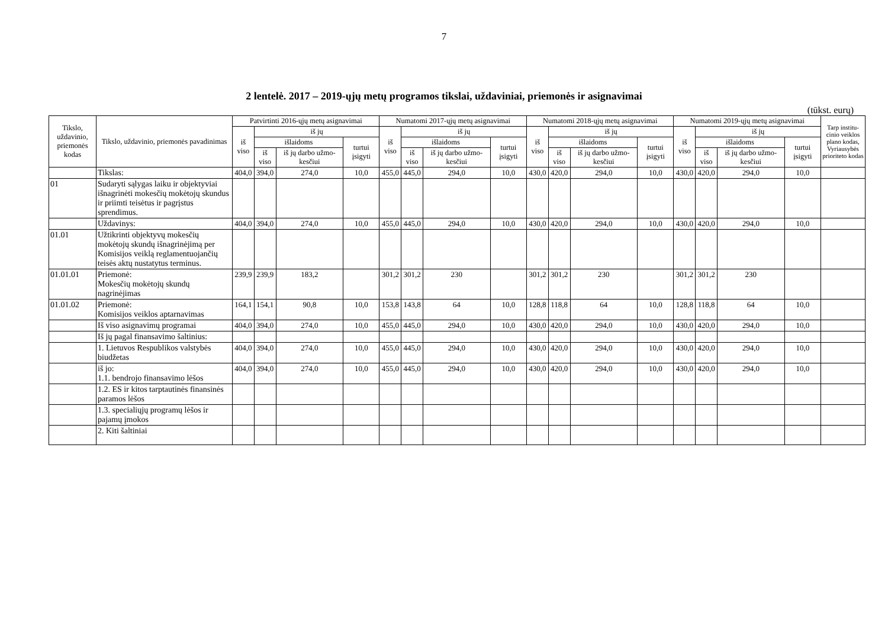7
2 lentelė. 2017 – 2019-ųjų metų programos tikslai, uždaviniai, priemonės ir asignavimai
(tūkst. eurų)
| Tikslo, uždavinio, priemonės kodas | Tikslo, uždavinio, priemonės pavadinimas | Patvirtinti 2016-ųjų metų asignavimai | | | | Numatomi 2017-ųjų metų asignavimai | | | | Numatomi 2018-ųjų metų asignavimai | | | | Numatomi 2019-ųjų metų asignavimai | | | | Tarp institu-cinio veiklos plano kodas, Vyriausybės prioriteto kodas |
| --- | --- | --- | --- | --- | --- | --- | --- | --- | --- | --- | --- | --- | --- | --- | --- | --- | --- | --- |
| | | iš viso | iš jų | | | iš viso | iš jų | | | iš viso | iš jų | | | iš viso | iš jų | | | |
| | | | išlaidoms | | turtui įsigyti | | išlaidoms | | turtui įsigyti | | išlaidoms | | turtui įsigyti | | išlaidoms | | turtui įsigyti | |
| | | | iš viso | iš jų darbo užmo-kesčiui | | | iš viso | iš jų darbo užmo-kesčiui | | | iš viso | iš jų darbo užmo-kesčiui | | | iš viso | iš jų darbo užmo-kesčiui | | |
| | Tikslas: | 404,0 | 394,0 | 274,0 | 10,0 | 455,0 | 445,0 | 294,0 | 10,0 | 430,0 | 420,0 | 294,0 | 10,0 | 430,0 | 420,0 | 294,0 | 10,0 | |
| 01 | Sudaryti sąlygas laiku ir objektyviai išnagrinėti mokesčių mokėtojų skundus ir priimti teisėtus ir pagrįstus sprendimus. | | | | | | | | | | | | | | | | | |
| | Uždavinys: | 404,0 | 394,0 | 274,0 | 10,0 | 455,0 | 445,0 | 294,0 | 10,0 | 430,0 | 420,0 | 294,0 | 10,0 | 430,0 | 420,0 | 294,0 | 10,0 | |
| 01.01 | Užtikrinti objektyvų mokesčių mokėtojų skundų išnagrinėjimą per Komisijos veiklą reglamentuojančių teisės aktų nustatytus terminus. | | | | | | | | | | | | | | | | | |
| 01.01.01 | Priemonė: Mokesčių mokėtojų skundų nagrinėjimas | 239,9 | 239,9 | 183,2 | | 301,2 | 301,2 | 230 | | 301,2 | 301,2 | 230 | | 301,2 | 301,2 | 230 | | |
| 01.01.02 | Priemonė: Komisijos veiklos aptarnavimas | 164,1 | 154,1 | 90,8 | 10,0 | 153,8 | 143,8 | 64 | 10,0 | 128,8 | 118,8 | 64 | 10,0 | 128,8 | 118,8 | 64 | 10,0 | |
| | Iš viso asignavimų programai | 404,0 | 394,0 | 274,0 | 10,0 | 455,0 | 445,0 | 294,0 | 10,0 | 430,0 | 420,0 | 294,0 | 10,0 | 430,0 | 420,0 | 294,0 | 10,0 | |
| | Iš jų pagal finansavimo šaltinius: | | | | | | | | | | | | | | | | | |
| | 1. Lietuvos Respublikos valstybės biudžetas | 404,0 | 394,0 | 274,0 | 10,0 | 455,0 | 445,0 | 294,0 | 10,0 | 430,0 | 420,0 | 294,0 | 10,0 | 430,0 | 420,0 | 294,0 | 10,0 | |
| | iš jo: 1.1. bendrojo finansavimo lėšos | 404,0 | 394,0 | 274,0 | 10,0 | 455,0 | 445,0 | 294,0 | 10,0 | 430,0 | 420,0 | 294,0 | 10,0 | 430,0 | 420,0 | 294,0 | 10,0 | |
| | 1.2. ES ir kitos tarptautinės finansinės paramos lėšos | | | | | | | | | | | | | | | | | |
| | 1.3. specialiųjų programų lėšos ir pajamų įmokos | | | | | | | | | | | | | | | | | |
| | 2. Kiti šaltiniai | | | | | | | | | | | | | | | | | |